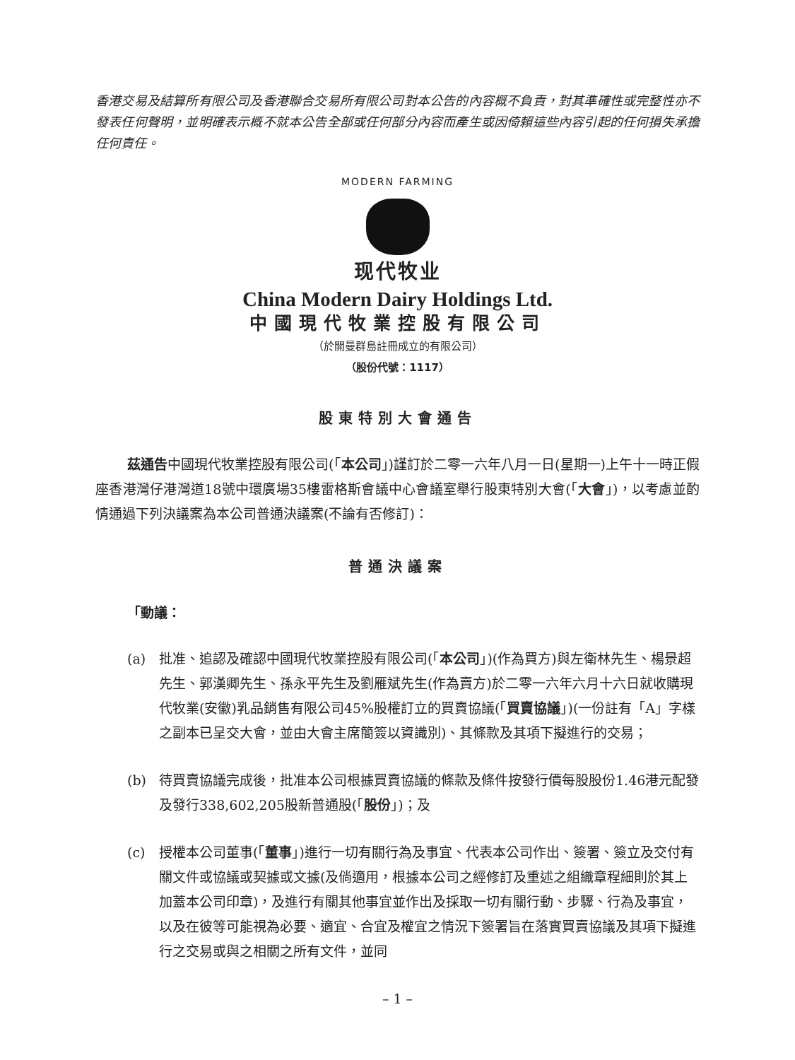香港交易及結算所有限公司及香港聯合交易所有限公司對本公告的內容概不負責，對其準確性或完整性亦不發表任何聲明，並明確表示概不就本公告全部或任何部分內容而產生或因倚賴這些內容引起的任何損失承擔任何責任。
MODERN FARMING
现代牧业
China Modern Dairy Holdings Ltd.
中國現代牧業控股有限公司
（於開曼群島註冊成立的有限公司）
（股份代號：1117）
股東特別大會通告
茲通告中國現代牧業控股有限公司(「本公司」)謹訂於二零一六年八月一日(星期一)上午十一時正假座香港灣仔港灣道18號中環廣場35樓雷格斯會議中心會議室舉行股東特別大會(「大會」)，以考慮並酌情通過下列決議案為本公司普通決議案(不論有否修訂)：
普通決議案
「動議：
(a) 批准、追認及確認中國現代牧業控股有限公司(「本公司」)(作為買方)與左衛林先生、楊景超先生、郭漢卿先生、孫永平先生及劉雁斌先生(作為賣方)於二零一六年六月十六日就收購現代牧業(安徽)乳品銷售有限公司45%股權訂立的買賣協議(「買賣協議」)(一份註有「A」字樣之副本已呈交大會，並由大會主席簡簽以資識別)、其條款及其項下擬進行的交易；
(b) 待買賣協議完成後，批准本公司根據買賣協議的條款及條件按發行價每股股份1.46港元配發及發行338,602,205股新普通股(「股份」)；及
(c) 授權本公司董事(「董事」)進行一切有關行為及事宜、代表本公司作出、簽署、簽立及交付有關文件或協議或契據或文據(及倘適用，根據本公司之經修訂及重述之組織章程細則於其上加蓋本公司印章)，及進行有關其他事宜並作出及採取一切有關行動、步驟、行為及事宜，以及在彼等可能視為必要、適宜、合宜及權宜之情況下簽署旨在落實買賣協議及其項下擬進行之交易或與之相關之所有文件，並同
– 1 –